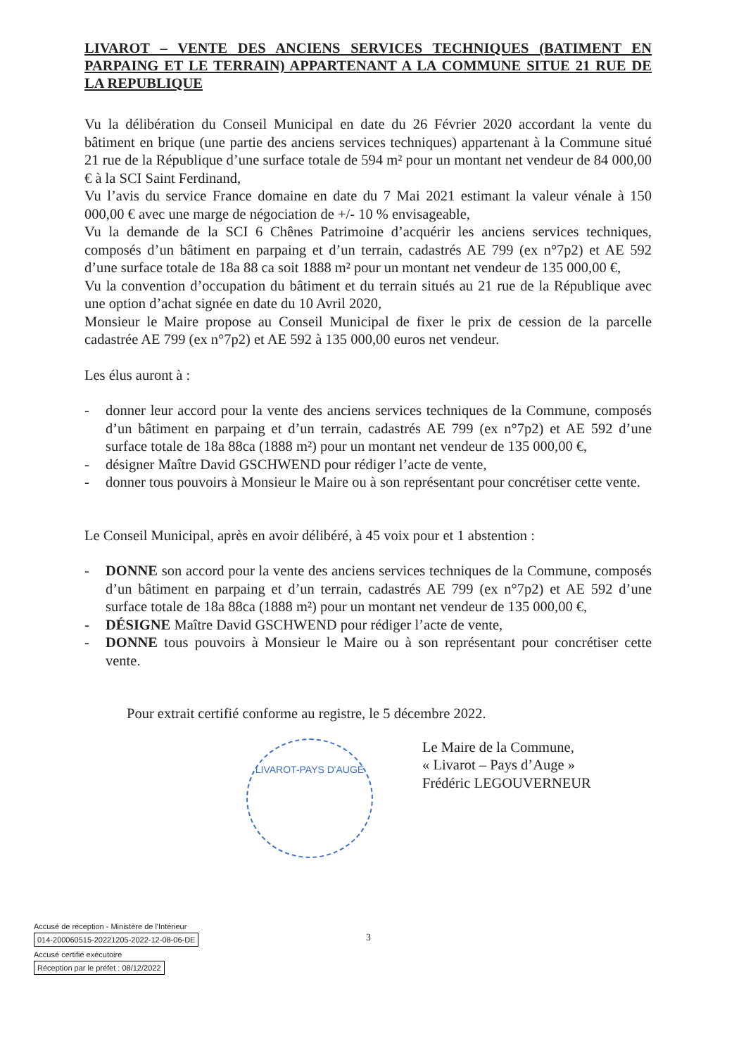LIVAROT – VENTE DES ANCIENS SERVICES TECHNIQUES (BATIMENT EN PARPAING ET LE TERRAIN) APPARTENANT A LA COMMUNE SITUE 21 RUE DE LA REPUBLIQUE
Vu la délibération du Conseil Municipal en date du 26 Février 2020 accordant la vente du bâtiment en brique (une partie des anciens services techniques) appartenant à la Commune situé 21 rue de la République d’une surface totale de 594 m² pour un montant net vendeur de 84 000,00 € à la SCI Saint Ferdinand,
Vu l’avis du service France domaine en date du 7 Mai 2021 estimant la valeur vénale à 150 000,00 € avec une marge de négociation de +/- 10 % envisageable,
Vu la demande de la SCI 6 Chênes Patrimoine d’acquérir les anciens services techniques, composés d’un bâtiment en parpaing et d’un terrain, cadastrés AE 799 (ex n°7p2) et AE 592 d’une surface totale de 18a 88 ca soit 1888 m² pour un montant net vendeur de 135 000,00 €,
Vu la convention d’occupation du bâtiment et du terrain situés au 21 rue de la République avec une option d’achat signée en date du 10 Avril 2020,
Monsieur le Maire propose au Conseil Municipal de fixer le prix de cession de la parcelle cadastrée AE 799 (ex n°7p2) et AE 592 à 135 000,00 euros net vendeur.
Les élus auront à :
- donner leur accord pour la vente des anciens services techniques de la Commune, composés d’un bâtiment en parpaing et d’un terrain, cadastrés AE 799 (ex n°7p2) et AE 592 d’une surface totale de 18a 88ca (1888 m²) pour un montant net vendeur de 135 000,00 €,
- désigner Maître David GSCHWEND pour rédiger l’acte de vente,
- donner tous pouvoirs à Monsieur le Maire ou à son représentant pour concrétiser cette vente.
Le Conseil Municipal, après en avoir délibéré, à 45 voix pour et 1 abstention :
- DONNE son accord pour la vente des anciens services techniques de la Commune, composés d’un bâtiment en parpaing et d’un terrain, cadastrés AE 799 (ex n°7p2) et AE 592 d’une surface totale de 18a 88ca (1888 m²) pour un montant net vendeur de 135 000,00 €,
- DÉSIGNE Maître David GSCHWEND pour rédiger l’acte de vente,
- DONNE tous pouvoirs à Monsieur le Maire ou à son représentant pour concrétiser cette vente.
Pour extrait certifié conforme au registre, le 5 décembre 2022.
LIVAROT-PAYS D'AUGE
Le Maire de la Commune,
« Livarot – Pays d’Auge »
Frédéric LEGOUVERNEUR
3
Accusé de réception - Ministère de l'Intérieur
014-200060515-20221205-2022-12-08-06-DE
Accusé certifié exécutoire
Réception par le préfet : 08/12/2022